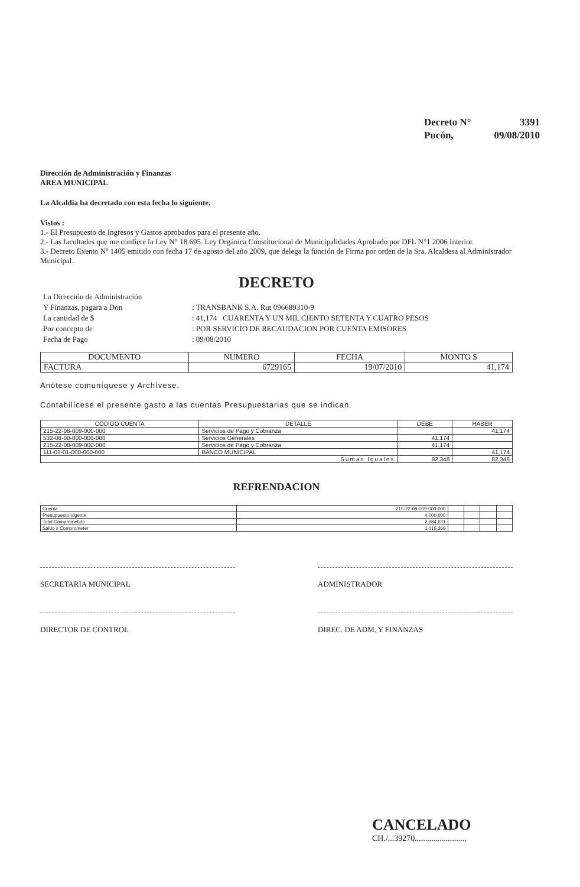| Decreto N° | 3391 |
| Pucón, | 09/08/2010 |
Dirección de Administración y Finanzas
AREA MUNICIPAL
La Alcaldía ha decretado con esta fecha lo siguiente.
Vistos :
1.- El Presupuesto de Ingresos y Gastos aprobados para el presente año.
2.- Las facultades que me confiere la Ley N° 18.695. Ley Orgánica Constitucional de Municipalidades Aprobado por DFL N°1 2006 Interior.
3.- Decreto Exento Nº 1405 emitido con fecha 17 de agosto del año 2009, que delega la función de Firma por orden de la Sra. Alcaldesa al Administrador Municipal.
DECRETO
| La Dirección de Administración | |
| Y Finanzas, pagara a Don | : TRANSBANK S.A. Rut 096689310-9 |
| La cantidad de $ | : 41,174 CUARENTA Y UN MIL CIENTO SETENTA Y CUATRO PESOS |
| Por concepto de | : POR SERVICIO DE RECAUDACION POR CUENTA EMISORES |
| Fecha de Pago | : 09/08/2010 |
| DOCUMENTO | NUMERO | FECHA | MONTO $ |
| FACTURA | 6729165 | 19/07/2010 | 41,174 |
Anótese comuníquese y Archívese.
Contabilícese el presente gasto a las cuentas Presupuestarias que se indican.
| CÓDIGO CUENTA | DETALLE | DEBE | HABER |
| --- | --- | --- | --- |
| 215-22-08-009-000-000 | Servicios de Pago y Cobranza | | 41,174 |
| 532-08-00-000-000-000 | Servicios Generales | 41,174 | |
| 215-22-08-009-000-000 | Servicios de Pago y Cobranza | 41,174 | |
| 111-02-01-000-000-000 | BANCO MUNICIPAL | | 41,174 |
| Sumas Iguales | | 82,348 | 82,348 |
REFRENDACION
| Cuenta | 215-22-08-009-000-000 | | | | |
| Presupuesto Vigente | 4,000,000 | | | | |
| Total Comprometido | 2,984,631 | | | | |
| Saldo x Comprometer | 1,015,369 | | | | |
SECRETARIA MUNICIPAL ADMINISTRADOR
DIRECTOR DE CONTROL DIREC. DE ADM. Y FINANZAS
CANCELADO
CH./...39270.........................